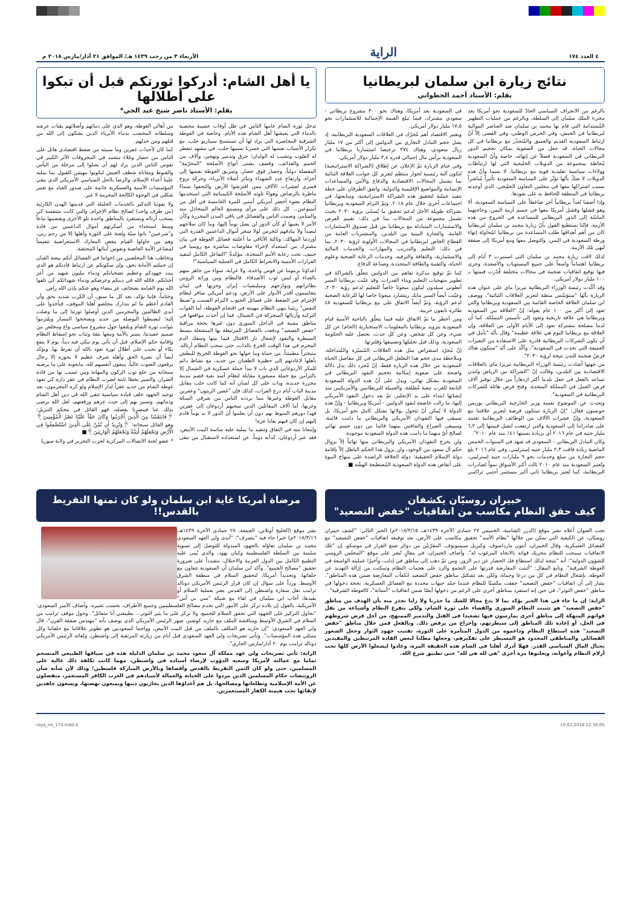٤ العدد ١٧٤ الراية الأربعاء ٣ من رجب ١٤٣٩ هـ/ الموافق ٢١ آذار/مارس ٢٠١٨ م
نتائج زيارة ابن سلمان لبريطانيا
بقلم: الأستاذ أحمد الخطواني
بالرغم من الانجراف السياسي الحادّ للسعودية نحو أمريكا بعد مجيء الملك سلمان إلى السلطة، وبالرغم من عمليات التطهير المُستدامة التي قام بها محمد بن سلمان ضد العناصر الموالية لبريطانيا في الجيش، وفي الحرس الوطني، وفي القصر، إلاّ أنّ ارتباط السعودية القديم والعميق والمُتجذّر مع بريطانيا في كل مجالات الحياة، قد جعل من الصعوبة بمكان تحجيم الدور البريطاني في السعودية فضلاً عن إنهائه، خاصة وأنّ السعودية مُحاطة بمجموعة من الدويلات الخليجية التي لها ارتباطات وولاءات سياسية تقليدية قوية مع بريطانيا، لا سيما وأنّ هذه الدويلات لا شكّ بأنّها تؤثّر على السياسة السعودية تأثيراً مُباشراً بسبب اشتراكها معها في مجلس التعاون الخليجي، الذي أوجدته بريطانيا في المنطقة لتُحافظ به على نفوذها.
وإذا أضفنا بُعداً بريطانياً آخر ضاغطاً على السياسة السعودية، ألا وهو فشلها وفشل أمريكا معها في حسم أزمة اليمن، وحاجتهما الماسّة إلى الدور البريطاني للمساعدة في الخروج من هذه الأزمة، فإنّنا نستطيع القول بأنّ زيارة محمد بن سلمان لبريطانيا كان من أهم أهدافها طلب المساعدة من بريطانيا لمُحاولة إنهاء ورطة السعودية في اليمن، والتوصل معها ومع أمريكا إلى صفقة تُنهي تلك الأزمة.
لذلك لاقت زيارة محمد بن سلمان التي استمرت ٣ أيام إلى بريطانيا اهتماماً واسعاً على جميع المستويات والأصعدة، وجرى فيها توقيع اتفاقيات ضخمة في مجالات مختلفة قُدّرت قيمتها بـ ١٠٠ مليار دولار أمريكي.
وقد أكّدت رئيسة الوزراء البريطانية تيريزا ماي على عنوان هذه الزيارة بأنّها "ستؤسّس منصّة لتعزيز العلاقات الثنائية"، ووصف ابن سلمان العلاقة الخاصة القائمة بين السعودية وبريطانيا والتي تعود إلى أكثر من ١٠٠ عام بقوله: إنّ "العلاقة بين السعودية وبريطانيا هي علاقة تاريخية وتعود إلى تأسيس المملكة، كما أن لدينا مصلحة مشتركة تعود إلى الأيام الأولى من العلاقة، وإن العلاقة مع بريطانيا اليوم هي علاقة عظيمة" وقال بأنّه "يأمل في أن تكون الشركات البريطانية قادرة على الاستفادة من التغيرات العميقة التي تحدث في السعودية"، وأكّد على أنّه "ستكون هناك فرصٌ ضخمة للندن نتيجة لرؤية ٢٠٣٠".
من جهتها أشادت رئيسة الوزراء البريطانية تيريزا ماي بالعلاقات الاقتصادية بين البلدين، وقالت إنّ "الشراكة بين الرياض ولندن تساعد بالفعل في جعل بلدينا أكثر ازدهاراً من خلال توفير آلاف فرص العمل في المملكة المتحدة، وفتح فرص هائلة للشركات البريطانية في السعودية".
وتحدث عن الموضوع نفسه وزير الخارجية البريطاني بوريس جونسون فقال: "إنّ الزيارة ستكون فرصة لتعزيز علاقتنا مع السعودية، وإنّ عشرات الآلاف من الوظائف البريطانية تعتمد على صادراتنا إلى السعودية والتي ارتفعت لتصل قيمتها إلى ٦,٢ مليار جنيه في عام ٢٠١٦ أي بزيادة نسبتها ٤١٪ منذ عام ٢٠١٠".
وكان التبادل البريطاني - السعودي قد شهد في السنوات الخمس الماضية زيادة فاقت ٢,٣ مليار جنيه إسترليني، وفي عام ٢٠١٦ بلغ حجم التجارة من سلع وخدمات نحو ٩ مليارات جنيه إسترليني، وتُعتبر السعودية منذ عام ٢٠١٠ ثالث أكبر الأسواق نمواً لصادرات البريطانية، كما تُعتبر بريطانيا ثاني أكبر مستثمر أجنبي تراكمي في السعودية بعد أمريكا، وهناك نحو ٣٠٠ مشروع بريطاني - سعودي مشترك، فيما تبلغ القيمة الإجمالية للاستثمارات نحو ١٧,٥ مليار دولار أمريكي.
ويعتبر الاقتصاد أهم مُحرّك في العلاقات السعودية البريطانية، إذ يصل حجم التبادل التجاري بين الدولتين إلى أكثر من ١٧ مليار ريال سعودي، وهناك ٣٧٤ ترخيصا استثماريا بريطانيا في السعودية برأس مال إجمالي قدره ٣,٤ مليار دولار أمريكي.
وفي ختام الزيارة تمّ الإعلان عن إطلاق (الشراكة الاستراتيجية) لتكون آلية رئيسية لحوار منتظم لتعزيز كل جوانب العلاقة الثنائية بما يشمل المجالات الاقتصادية والدفاع والأمن والمساعدات الإنسانية والمواضيع الإقليمية والدولية، واتفق الطرفان على خطة تنفيذ عملية لتحقيق هذه الشراكة الاستراتيجية، ومتابعتها، في اجتماعات أخرى خلال عام ٢٠١٨، وتمّ التزام السعودية وبريطانيا بشراكة طويلة الأجل لدعم تحقيق ما يُسمّى برؤية ٢٠٣٠ بحيث تشمل مجموعة من المجالات بما في ذلك: تقييم الفرص والاستثمارات المتبادلة مع بريطانيا من قبل صندوق الاستثمارات العامة، والتجارة البينية بين البلدين، والمشتريات العامة من القطاع الخاص لبريطانيا في المجالات الأولوية لرؤية ٢٠٣٠، بما في ذلك: التعليم والتدريب والمهارات، والخدمات المالية والاستثمارية، والثقافة والترفيه، وخدمات الرعاية الصحية وعلوم الحياة، والتقنية والطاقة المتجددة، وصناعة الدفاع.
كما تمّ توقيع مذكرة تفاهم بين الدولتين تتعلّق بالشراكة في تطوير منهجيات التعليم وبناء القدرات، وقد عيّنت بريطانيا السير أنطوني سيلدون ليكون مبعوثا خاصاً للتعليم لدعم رؤية ٢٠٣٠، وعيّنت أيضاً السير مايك ريتشارد مبعوثا خاصا لها للرعاية الصحية لدعم الرؤية، وتمّ أيضاً الاتفاق على بيع بريطانيا للسعودية ٤٨ طائرة تايفون حربية.
ومن أخطر ما تمّ الاتفاق عليه فيما يتعلّق بالناحية الأمنية قيام السعودية بتزويد بريطانيا بالمعلومات الاستخبارية (الخام) عن كل شيء، وعن كل شخص، وعن كل حدث، تحصل عليه الحكومة السعودية، وذلك قبل تحليلها وتصنيفها وفلترتها.
إنّ مُجرّد استعراض مثل هذه العلاقات المُتميّزة والمُتداخلة، وملاحظة مدى حجم هذا التغلغل البريطاني في كل مفاصل الحياة السعودية من خلال هذه الزيارة فقط، إنّ مُجرد ذلك يدل دلالة واضحة على صعوبة إمكانية تحجيم النفوذ البريطاني في السعودية بشكل نهائي، ويدل على أنّ هذه الدولة السعودية التابعة للغرب تبعية مُطلقة، والعميلة للبريطانيين والأمريكيين منذ إنشائها ابتداء على يد الإنجليز، ثمّ بعد دخول النفوذ الأمريكي إليها، ما زالت خاضعة لنفوذ الدولتين - أمريكا وبريطانيا - وإنّ هذه الدولة لا يُمكن أنّ تتحول بولائها بشكل كامل نحو أمريكا، بل سيبقى فيها النفوذان الأمريكي والبريطاني ما دامت قائمة، وسيبقى الصراع والتنافس بينهما قائما من دون حسم نهائي لصالح أيّ منهما ما دامت هذه الدولة السعودية موجودة.
ولن يخرج النفوذان الأمريكي والبريطاني منها نهائياً إلاّ بزوال حكم آل سعود من الوجود، ولن يزول هذا الحكم الباطل إلاّ بإقامة دولة الإسلام الحقيقية: دولة الخلافة الراشدة على منهاج النبوة على أنقاض هذه الدولة السعودية المُصطنعة الهشّة ■
يا أهل الشام: أدركوا ثورتكم قبل أن تبكوا على أطلالها
بقلم: الأستاذ ناصر شيخ عبد الحي*
تدخل ثورة الشام عامها الثامن في ظل أوقات عصيبة مخضبة بالدماء التي يعيشها أهل الشام هذه الأيام، وخاصة في الغوطة الشرقية المحاصرة التي يراد لها أن تستنسخ سيناريو حلب، مع تكرار الأسباب نفسها التي خسرنا بسببها حلب، في مشهد تتفطر له القلوب وتشيب له الولدان؛ حرق وتدمير وتهجير، وآلاف من الحمم والقذائف، وقصف بشتى أنواع الأسلحة "المحرّمة" المفضلة دولياً، وحصار فوق حصار، وتمزيق الغوطة نفسها إلى أجزاء، وارتفاع عدد الشهداء وتناثر أشلاء الأبرياء، وحركة نزوح قسري لعشرات الآلاف ممن افترشوا الأرض والتحفوا سماءً ماطرة بالرصاص وهواءً تلوثه الأسلحة الكيميائية التي استخدمها النظام بضوء أخضر أمريكي أممي للمرة الخامسة في أقل من أسبوعين... كل ذلك على مرأى ومسمع العالم المتخاذل منه والمتآمر، وصمت الناس والفصائل في باقي المدن المحررة وكأن الأمر لا يعنيها أو كأن الدور لن يصل يوماً إليها، وما كان سلاحهم ليصدأ ولا بنادقهم لتخرس لولا سحر أموال الداعمين القذرة التي أوردتنا المهالك. وثالثة الأثافي ما أعلنته فصائل الغوطة في بيان مشترك من استعداد لإجراء مفاوضات مباشرة مع روسيا في جنيف، تحت رعاية الأمم المتحدة، مؤكدةً "التفاعل الكامل لتنفيذ القرارات الأممية والانخراط الكامل في العملية السياسية"!
أعداؤنا يرموننا عن قوس واحدة، ولا غرابة، سواء من جاهر منهم بالعداء أو لبس ثوب الأصدقاء. فالنظام ومن ورائه الروس بطائراتهم وبوارجهم وميليشيات إيران وحزبها في لبنان يتقاسمون أقذر الأدوار على الأرض، ودعم أمريكي سافر لنظام الإجرام عبر الضغط على فصائل الجنوب لالتزام الصمت و"ضبط النفس" ريثما ينهي النظام مهمته في اقتحام الغوطة، أما القوات التركية وأرتالها المتحركة في الشمال، فما إن أخذت مواقعها في مناطق معينة في الداخل السوري دون غيرها بحجة مراقبة "خفض التصعيد" ودفعت بالفصائل المرتبطة بها المنشغلة ببسط السيطرة والنفوذ لإشعال نار الاقتتال فيما بينها وسفك الدم المحرم في هذا الوقت الحرج بالذات، حتى سحب النظام أرتاله، متبختراً مطمئناً، من حماة وما حولها نحو الغوطة الجريح للبطش بأهلها لإعادتهم إلى حظيرة الطغيان من جديد، مع نشاط دائم للمكر الأردوغاني الذي بات لا يبدأ حملة عسكرية في الشمال إلا بالتزامن مع حملة مسعورة مقابلة لنظام أسد بغية قضم مدينة محررة جديدة، وبات على كل لسان أنه كما كانت حلب مقابل مدينة الباب أيام درع الفرات، كذلك فإن "غصن الزيتون" وعفرين مقابل الغوطة وغيرها مما يردده الناس من شرقي السكة وغربها، أما آلاف المقاتلين الذين سحبهم أردوغان إلى عفرين فهذا دورهم المنوط بهم دون أن يعلموا أن الدور لا بد يوماً قادم إليهم إن كان فيهم بقايا عزة!
وإمعانا منه في النفاق وتنفيذ ما يمليه عليه ساسة البيت الأبيض، فقد عبر أردوغان، كدأبه دوماً، عن استعداده لاستقبال من تبقى من أهالي الغوطة، وهو الذي على دمائهم وأشلائهم يقتات عرشه وسلطانه المخضب بدماء الأبرياء الذين يشكون إلى الله من قتلهم ومن خذلهم.
كما كان لأحداث عفرين وما سببته من ضغط اقتصادي هائل على الناس من حصار وغلاء متعمد في المحروقات الأثر الكبير في نفوس الناس الذين يراد لهم أن يصلوا إلى مرحلة من اليأس والقنوط ومعاناة شظف العيش ليكونوا مهيئين للقبول بما يمليه علينا أعداء الإسلام، والرضا بالحل السياسي الأمريكي الذي يبقي المؤسسات الأمنية والعسكرية جاثمة على صدور العباد مع تغيير شكلي في الوجوه الكالحة المجرمة لا غير.
ولا يفوتنا التذكير بالخدمات الجليلة التي قدمتها الهدن الكارثية (من طرف واحد) لصالح نظام الإجرام، والتي كانت متنفسه كي يسحب أرتاله ويستفرد بالمناطق واحدة تلو الأخرى ويقضمها تباعاً وسط استخذاء من أسكرتهم أموال الداعمين من قادة و"شرعيين" باتوا سبّة ولعنة على الثورة وأهلها إلا من رحم ربي، وهم من حاولوا القيام ببعض المعارك الاستعراضية تنفيساً لمشاعر الأمة الغاضبة ونفوس أبنائها المحتقنة.
ونخاطب هنا المخلصين من إخواننا في الفصائل أنكم بيضة القبان إن حملتم الأمانة بحق، وإن سكوتكم عن ارتباط قادتكم هو الذي يبدد جهودكم وعظيم تضحياتكم ودماء مليون شهيد من أعز أحبابكم، فالله الله في دينكم وعرضكم ودماء شهدائكم كي تلقوا الله يوم القيامة بصحائف عز بيضاء وهو عنكم بإذن الله راض.
وختاماً، فإننا نؤكد، بعد كل ما سبق، أن الكرب شديد بحق وأن القادم أعظم ما لم يتدارك مخلصو أهلنا الموقف، فيأخذوا على أيدي الظالمين والمجرمين الذين أوصلوا ثورتنا إلى ما وصلت إليه؛ ليضبطوا البوصلة من جديد ويصححوا المسار ويلتزموا بثوابت ثورة الشام ويلتفوا حول مشروع سياسي واع ومخلص من صميم عقيدتنا، يسير بالأمة ومعها بثقة وثبات نحو إسقاط النظام وإقامة حكم الإسلام، قبل أن يأتي يوم نبكي فيه دماً، يوم لا ينفع بكاء أو نحيب على أطلال ثورة نعوذ بالله أن نفرط بها. ونؤكد أيضاً أن نصرة الحق وأهله شرف عظيم لا يحوزه إلا رجال يرفعون الصوت عالياً، يبيعون أنفسهم لله، يبايعونه على ما يرضيه سبحانه من خلع ثوب الركون والمهانة ومن تسبب بها من قادة الضرار، والسير بخطا ثابتة لضرب النظام في عقر داره كي تعود غوطة الشام من جديد عقراً لدار الإسلام ولو كره المجرمون، بعد توحيد الجهود خلف قيادة سياسية تتقي الله في دين أهل الشام ودمائهم، وتسير بهم إلى حيث عزهم ورفعتهم، لعل الله يرضى بذلك عنا فينصرنا بفضله، فهو القائل في محكم التنزيل: ﴿فَانتَقَمْنَا مِنَ الَّذِينَ أَجْرَمُوا وَكَانَ حَقّاً عَلَيْنَا نَصْرُ الْمُؤْمِنِينَ﴾ وهو القائل سبحانه: ﴿وَنُرِيدُ أَن نَّمُنَّ عَلَى الَّذِينَ اسْتُضْعِفُوا فِي الْأَرْضِ وَنَجْعَلَهُمْ أَئِمَّةً وَنَجْعَلَهُمُ الْوَارِثِينَ﴾■
* عضو لجنة الاتصالات المركزية لحزب التحرير في ولاية سوريا
خبيران روسيّان يكشفان
كيف حقق النظام مكاسب من اتفاقيات "خفض التصعيد"
تحت العنوان أعلاه نشر موقع (الدرر الشامية، الخميس ٢٧ جمادى الآخرة ١٤٣٩هـ، ٢٠١٨/٣/١٥م) الخبر التالي: "كشف خبيران روسيّان، عن الكيفية التي تمكن من خلالها "نظام الأسد" تحقيق مكاسب على الأرض، بعد توقيعه اتفاقيات "خفض التصعيد" مع الفصائل العسكرية. وقال الخبيران، أنتون مارداسوف، وكيريل سيميونوف، المقرّبيْن من دوائر صنع القرار في موسكو، إن "تلك الاتفاقيات سمحت للنظام بتحريك قواته بالاتجاه المرغوب له". وأضاف الخبيران، في مقالٍ نُشر على موقع "المجلس الروسي للشؤون الدولية": أنه "نتيجة لذلك استطاع فك الحصار عن دير الزور، ومن ثمّ ذهب إلى مناطق في إدلب، وأخيرًا عمليته الواسعة في الغوطة الشرقية". وتابع المقال: "أثبتت المعارضة قدرتها على التجمع والرد على هجمات النظام وتمكنت من إزالة التهديد عن الغوطة، بإشغال النظام في كل من درعا وحماة، ولكن بعد تشكيل مناطق خفض التصعيد انكفأت المعارضة ضمن هذه المناطق". يشار إلى أن اتفاقيات "خفض التصعيد" حققت مكسبًا للنظام عندما جمّد جبهات محددة مع الفصائل العسكرية، بحجة دخولها في مناطق "خفض التوتر"، في حين إنه استفرد بمناطق أخرى على الرغم من دخولها أيضًا ضمن اتفاقيات "أستانة"، كالغوطة الشرقية".
الراية: إن ما جاء في هذا الخبر يؤكد بما لا يدع مجالا للشك ما حذرنا ولا زلنا نحذر منه بأن الهدف من مناطق "خفض التصعيد" هو تثبيت النظام السوري والقضاء على ثورة الشام، ولكي يتفرغ النظام وأشياعه من نقل قواتهم المنهكة إلى مناطق أخرى يمارسون فيها تصعيدا في القتل والتدمير الممنهج، من أجل فرض شروطهم في الحل، أو إعادة تلك المناطق إلى سيطرتهم، وإخراج من يرفض ذلك. وبالفعل فمن خلال مناطق "خفض التصعيد" هذه استطاع النظام وداعموه من الدول المتآمرة على الثورة، تفتيت جهود الثوار وجعل الشعور الفصائلي والمناطقي المحدود هو المسيطر على تفكيرهم، وجعلها مطلبا لبعض القادة المرتبطين والمقيدين بحبال المال السياسي القذر. فهلا أدرك أهلنا في الشام هذه الحقيقة المرة، وعادوا ليشعلوا الأرض كلها تحت أزلام النظام وأعوانه، ويعلنوها مرة أخرى "هي لله هي لله" حتى تطبيق شرع الله.
مرضاة أمريكا غاية ابن سلمان ولو كان ثمنها التفريط بالقدس!!
نشر موقع (الخليج أونلاين، الجمعة، ٢٨ جمادى الآخرة ١٤٣٩هـ، ٢٠١٨/٣/١٦م) خبرا جاء فيه "بتصرف": "أبدى ولي العهد السعودي محمد بن سلمان تفاؤله بالجهود المبذولة للتوصل إلى تسوية سلمية بين السلطة الفلسطينية وكيان يهود، والذي يُبنى عليه التطبيع الكامل بين الدول العربية والاحتلال، مشدداً على ضرورة تحقيق "مصالح الجميع". وأكد ابن سلمان أن السعودية تتعاون مع حلفائها، وتحديداً أمريكا، لتحقيق السلام في منطقة الشرق الأوسط. ورداً على سؤال إن كان قرار الرئيس الأمريكي دونالد ترامب نقل سفارة واشنطن إلى القدس يضر بعملية السلام أو يفيدها، أجاب ابن سلمان في لقاء مع شبكة "سي بي أس" الأمريكية، بالقول إن بلاده تركز على الأمور التي تخدم مصالح الفلسطينيين وجميع الأطراف، بحسب تعبيره. وأضاف الأمير السعودي: "نحاول التركيز على الجهود التي تحقق السلام للجميع، ولا نركز على ما يثير التوتر... بطبيعتي أنا متفائل". وحول موقف ترامب من السلام في الشرق الأوسط ومناقشة الملف مع جاريد كوشنر، صهر الرئيس الأمريكي الذي يوصف بأنه "مهندس صفقة القرن"، قال ولي العهد السعودي: "إن جاريد هو المكلف بالملف من قبل البيت الأبيض، وواجبنا كسعوديين هو تطوير علاقاتنا مع حلفائنا وكل ممثلي هذه المؤسسات". وتأتي تصريحات ولي العهد السعودي قبل أيام من زيارته المرتقبة إلى واشنطن، ولقائه الرئيس الأمريكي دونالد ترامب يوم ٢٠ آذار/مارس الجاري".
الراية: تأتي تصريحات ولي عهد مملكة آل سعود محمد بن سلمان الذليلة هذه في سياقها الطبيعي المنسجم تماما مع عمالته لأمريكا وسعيه الدؤوب لإرضاء أسياده في واشنطن، مهما كانت تكلفة ذلك غالية على المسلمين، حتى ولو كان الثمن التفريط بالقدس وأقصاها وبالأرض المباركة فلسطين؛ وذلك لأن شأنه شأن الرويبضات حكام المسلمين الذين مردوا على الخيانة والعمالة لأسيادهم في الغرب الكافر المستعمر، منفصلون عن الأمة الإسلامية وتطلعاتها ومصالحها، بل هم أعداؤها الذين يحاربون دينها ويمنعون نهضتها، ويسعون جاهدين لإبقائها تحت هيمنة الكفار المستعمرين.
12:30:05 19.03.2018 raya_no_174.indd 4